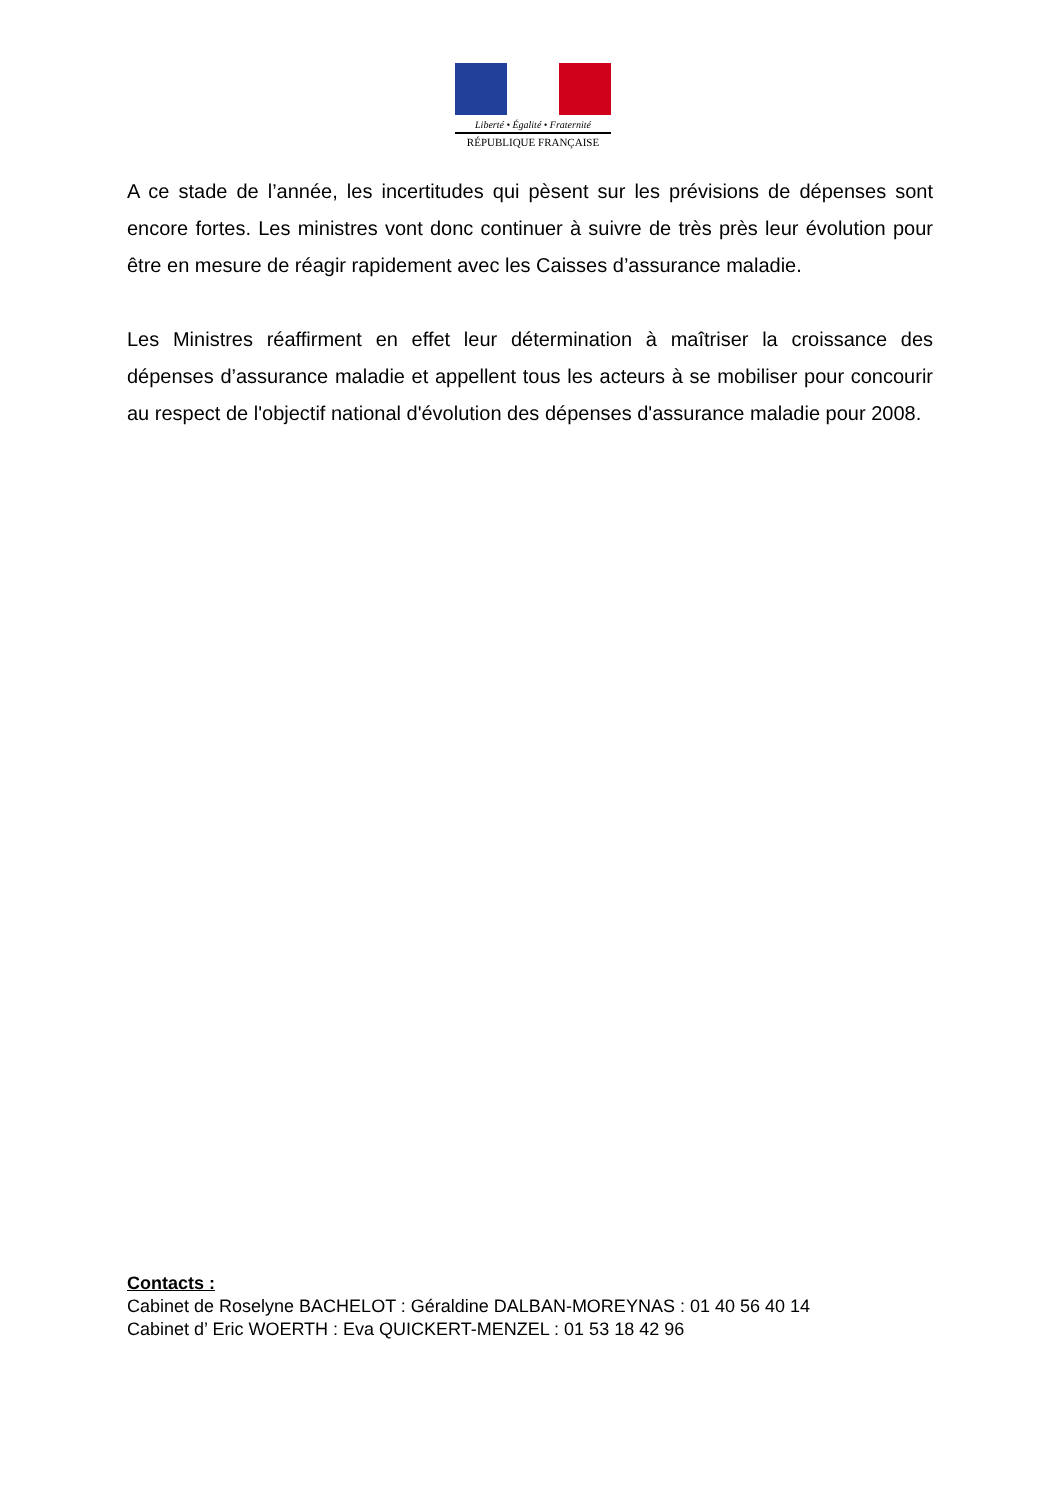Liberté • Égalité • Fraternité
RÉPUBLIQUE FRANÇAISE
A ce stade de l’année, les incertitudes qui pèsent sur les prévisions de dépenses sont encore fortes. Les ministres vont donc continuer à suivre de très près leur évolution pour être en mesure de réagir rapidement avec les Caisses d’assurance maladie.
Les Ministres réaffirment en effet leur détermination à maîtriser la croissance des dépenses d’assurance maladie et appellent tous les acteurs à se mobiliser pour concourir au respect de l'objectif national d'évolution des dépenses d'assurance maladie pour 2008.
Contacts :
Cabinet de Roselyne BACHELOT : Géraldine DALBAN-MOREYNAS : 01 40 56 40 14
Cabinet d’ Eric WOERTH : Eva QUICKERT-MENZEL : 01 53 18 42 96